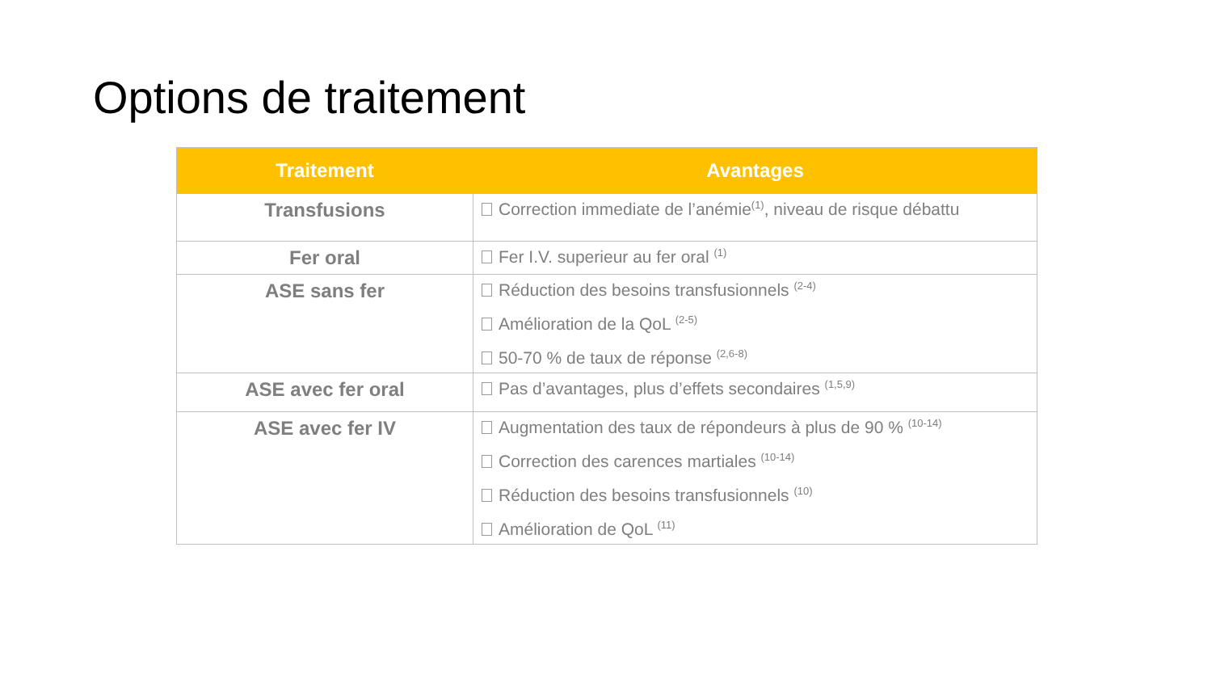Options de traitement
| Traitement | Avantages |
| --- | --- |
| Transfusions | Correction immediate de l’anémie<sup>(1)</sup>, niveau de risque débattu |
| Fer oral | Fer I.V. superieur au fer oral <sup>(1)</sup> |
| ASE sans fer | Réduction des besoins transfusionnels <sup>(2-4)</sup> Amélioration de la QoL <sup>(2-5)</sup> 50-70 % de taux de réponse <sup>(2,6-8)</sup> |
| ASE avec fer oral | Pas d’avantages, plus d’effets secondaires <sup>(1,5,9)</sup> |
| ASE avec fer IV | Augmentation des taux de répondeurs à plus de 90 % <sup>(10-14)</sup> Correction des carences martiales <sup>(10-14)</sup> Réduction des besoins transfusionnels <sup>(10)</sup> Amélioration de QoL <sup>(11)</sup> |